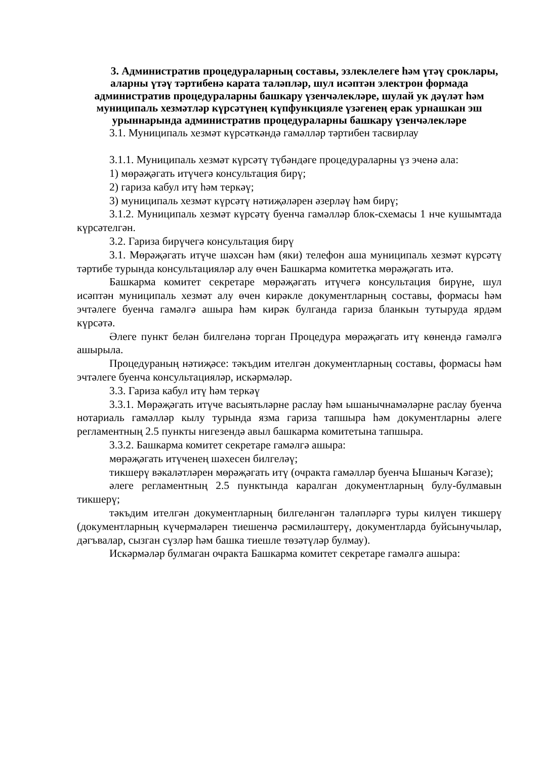3. Административ процедураларның составы, эзлеклелеге һәм үтәү сроклары, аларны үтәү тәртибенә карата таләпләр, шул исәптән электрон формада административ процедураларны башкару үзенчәлекләре, шулай ук дәүләт һәм муниципаль хезмәтләр күрсәтүнең күпфункцияле үзәгенең ерак урнашкан эш урыннарында административ процедураларны башкару үзенчәлекләре
3.1. Муниципаль хезмәт күрсәткәндә гамәлләр тәртибен тасвирлау
3.1.1. Муниципаль хезмәт күрсәтү түбәндәге процедураларны үз эченә ала:
1) мөрәҗәгать итүчегә консультация бирү;
2) гариза кабул итү һәм теркәү;
3) муниципаль хезмәт күрсәтү нәтиҗәләрен әзерләү һәм бирү;
3.1.2. Муниципаль хезмәт күрсәтү буенча гамәлләр блок-схемасы 1 нче кушымтада күрсәтелгән.
3.2. Гариза бирүчегә консультация бирү
3.1. Мөрәҗәгать итүче шәхсән һәм (яки) телефон аша муниципаль хезмәт күрсәтү тәртибе турында консультацияләр алу өчен Башкарма комитетка мөрәҗәгать итә.
Башкарма комитет секретаре мөрәҗәгать итүчегә консультация бирүне, шул исәптән муниципаль хезмәт алу өчен кирәкле документларның составы, формасы һәм эчтәлеге буенча гамәлгә ашыра һәм кирәк булганда гариза бланкын тутыруда ярдәм күрсәтә.
Әлеге пункт белән билгеләнә торган Процедура мөрәҗәгать итү көнендә гамәлгә ашырыла.
Процедураның нәтиҗәсе: тәкъдим ителгән документларның составы, формасы һәм эчтәлеге буенча консультацияләр, искәрмәләр.
3.3. Гариза кабул итү һәм теркәү
3.3.1. Мөрәҗәгать итүче васыятьләрне раслау һәм ышанычнамәләрне раслау буенча нотариаль гамәлләр кылу турында язма гариза тапшыра һәм документларны әлеге регламентның 2.5 пункты нигезендә авыл башкарма комитетына тапшыра.
3.3.2. Башкарма комитет секретаре гамәлгә ашыра:
мөрәҗәгать итүченең шәхесен билгеләү;
тикшерү вәкаләтләрен мөрәҗәгать итү (очракта гамәлләр буенча Ышаныч Кәгазе);
әлеге регламентның 2.5 пунктында каралган документларның булу-булмавын тикшерү;
тәкъдим ителгән документларның билгеләнгән таләпләргә туры килүен тикшерү (документларның күчермәләрен тиешенчә рәсмиләштерү, документларда буйсынучылар, дәгъвалар, сызган сүзләр һәм башка тиешле төзәтүләр булмау).
Искәрмәләр булмаган очракта Башкарма комитет секретаре гамәлгә ашыра: